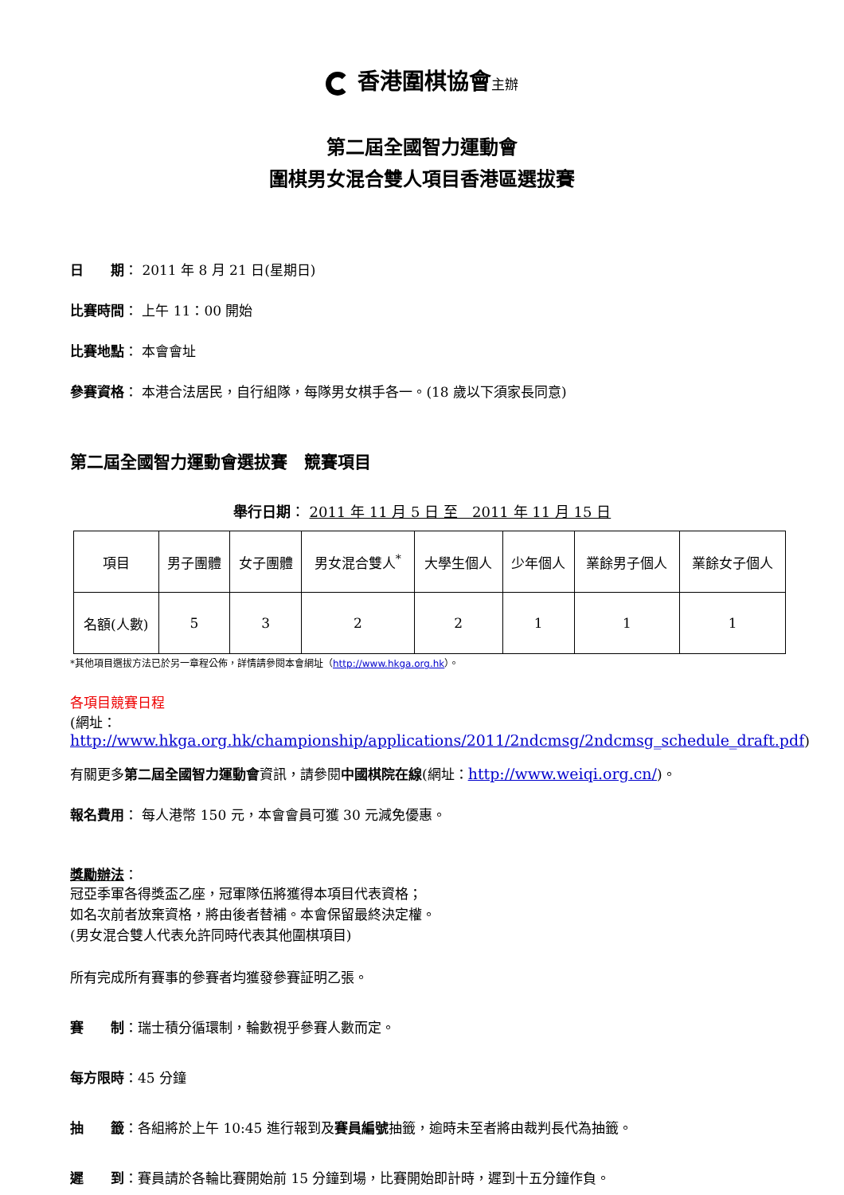香港圍棋協會主辦
第二屆全國智力運動會
圍棋男女混合雙人項目香港區選拔賽
日　　期： 2011 年 8 月 21 日(星期日)
比賽時間： 上午 11：00 開始
比賽地點： 本會會址
參賽資格： 本港合法居民，自行組隊，每隊男女棋手各一。(18 歲以下須家長同意)
第二屆全國智力運動會選拔賽　競賽項目
舉行日期： 2011 年 11 月 5 日 至　2011 年 11 月 15 日
| 項目 | 男子團體 | 女子團體 | 男女混合雙人<sup>*</sup> | 大學生個人 | 少年個人 | 業餘男子個人 | 業餘女子個人 |
| 名額(人數) | 5 | 3 | 2 | 2 | 1 | 1 | 1 |
*其他項目選拔方法已於另一章程公佈，詳情請參閱本會網址（http://www.hkga.org.hk）。
各項目競賽日程
(網址：http://www.hkga.org.hk/championship/applications/2011/2ndcmsg/2ndcmsg_schedule_draft.pdf)
有關更多第二屆全國智力運動會資訊，請參閱中國棋院在線(網址：http://www.weiqi.org.cn/)。
報名費用： 每人港幣 150 元，本會會員可獲 30 元減免優惠。
獎勵辦法：
冠亞季軍各得獎盃乙座，冠軍隊伍將獲得本項目代表資格；
如名次前者放棄資格，將由後者替補。本會保留最終決定權。
(男女混合雙人代表允許同時代表其他圍棋項目)
所有完成所有賽事的參賽者均獲發參賽証明乙張。
賽　　制：瑞士積分循環制，輪數視乎參賽人數而定。
每方限時：45 分鐘
抽　　籤：各組將於上午 10:45 進行報到及賽員編號抽籤，逾時未至者將由裁判長代為抽籤。
遲　　到：賽員請於各輪比賽開始前 15 分鐘到場，比賽開始即計時，遲到十五分鐘作負。